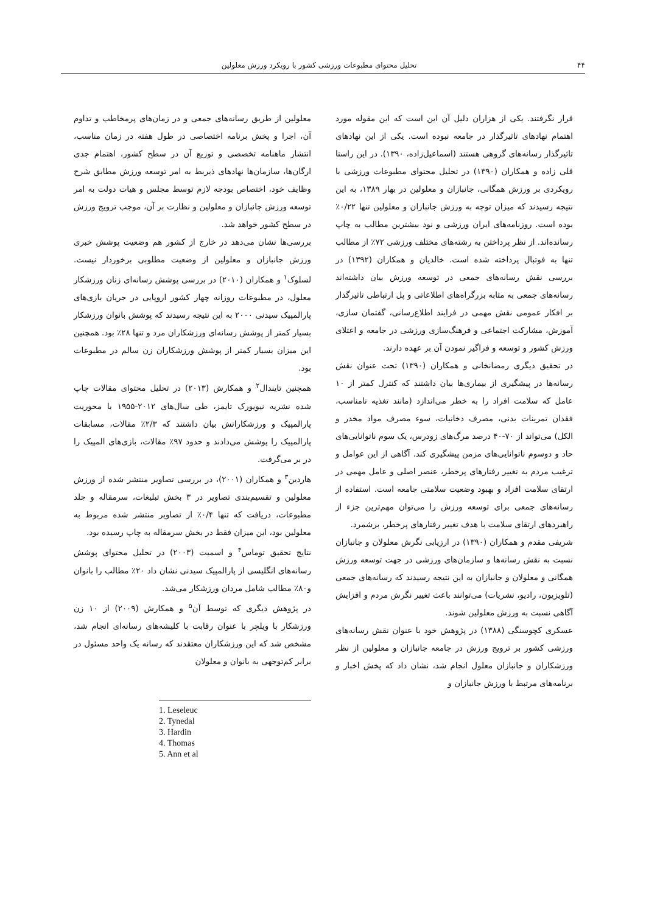۴۴ تحلیل محتوای مطبوعات ورزشی کشور با رویکرد ورزش معلولین
قرار نگرفتند. یکی از هزاران دلیل آن این است که این مقوله مورد اهتمام نهادهای تاثیرگذار در جامعه نبوده است. یکی از این نهادهای تاثیرگذار رسانه‌های گروهی هستند (اسماعیل‌زاده، ۱۳۹۰). در این راستا قلی زاده و همکاران (۱۳۹۰) در تحلیل محتوای مطبوعات ورزشی با رویکردی بر ورزش همگانی، جانبازان و معلولین در بهار ۱۳۸۹، به این نتیجه رسیدند که میزان توجه به ورزش جانبازان و معلولین تنها ۰/۲۲٪ بوده است. روزنامه‌های ایران ورزشی و نود بیشترین مطالب به چاپ رسانده‌اند. از نظر پرداختن به رشته‌های مختلف ورزشی ۷۲٪ از مطالب تنها به فوتبال پرداخته شده است. خالدیان و همکاران (۱۳۹۲) در بررسی نقش رسانه‌های جمعی در توسعه ورزش بیان داشته‌اند رسانه‌های جمعی به مثابه بزرگراه‌های اطلاعاتی و پل ارتباطی تاثیرگذار بر افکار عمومی نقش مهمی در فرایند اطلاع‌رسانی، گفتمان سازی، آموزش، مشارکت اجتماعی و فرهنگ‌سازی ورزشی در جامعه و اعتلای ورزش کشور و توسعه و فراگیر نمودن آن بر عهده دارند.
در تحقیق دیگری رمضانخانی و همکاران (۱۳۹۰) تحت عنوان نقش رسانه‌ها در پیشگیری از بیماری‌ها بیان داشتند که کنترل کمتر از ۱۰ عامل که سلامت افراد را به خطر می‌اندازد (مانند تغذیه نامناسب، فقدان تمرینات بدنی، مصرف دخانیات، سوء مصرف مواد مخدر و الکل) می‌تواند از ۷۰-۴۰ درصد مرگ‌های زودرس، یک سوم ناتوانایی‌های حاد و دوسوم ناتوانایی‌های مزمن پیشگیری کند. آگاهی از این عوامل و ترغیب مردم به تغییر رفتارهای پرخطر، عنصر اصلی و عامل مهمی در ارتقای سلامت افراد و بهبود وضعیت سلامتی جامعه است. استفاده از رسانه‌های جمعی برای توسعه ورزش را می‌توان مهم‌ترین جزء از راهبردهای ارتقای سلامت با هدف تغییر رفتارهای پرخطر، برشمرد.
شریفی مقدم و همکاران (۱۳۹۰) در ارزیابی نگرش معلولان و جانبازان نسبت به نقش رسانه‌ها و سازمان‌های ورزشی در جهت توسعه ورزش همگانی و معلولان و جانبازان به این نتیجه رسیدند که رسانه‌های جمعی (تلویزیون، رادیو، نشریات) می‌توانند باعث تغییر نگرش مردم و افزایش آگاهی نسبت به ورزش معلولین شوند.
عسکری کچوسنگی (۱۳۸۸) در پژوهش خود با عنوان نقش رسانه‌های ورزشی کشور بر ترویج ورزش در جامعه جانبازان و معلولین از نظر ورزشکاران و جانبازان معلول انجام شد، نشان داد که پخش اخبار و برنامه‌های مرتبط با ورزش جانبازان و
معلولین از طریق رسانه‌های جمعی و در زمان‌های پرمخاطب و تداوم آن، اجرا و پخش برنامه اختصاصی در طول هفته در زمان مناسب، انتشار ماهنامه تخصصی و توزیع آن در سطح کشور، اهتمام جدی ارگان‌ها، سازمان‌ها نهادهای ذیربط به امر توسعه ورزش مطابق شرح وظایف خود، اختصاص بودجه لازم توسط مجلس و هیات دولت به امر توسعه ورزش جانبازان و معلولین و نظارت بر آن، موجب ترویج ورزش در سطح کشور خواهد شد.
بررسی‌ها نشان می‌دهد در خارج از کشور هم وضعیت پوشش خبری ورزش جانبازان و معلولین از وضعیت مطلوبی برخوردار نیست. لسلوک<sup>۱</sup> و همکاران (۲۰۱۰) در بررسی پوشش رسانه‌ای زنان ورزشکار معلول، در مطبوعات روزانه چهار کشور اروپایی در جریان بازی‌های پارالمپیک سیدنی ۲۰۰۰ به این نتیجه رسیدند که پوشش بانوان ورزشکار بسیار کمتر از پوشش رسانه‌ای ورزشکاران مرد و تنها ۲۸٪ بود. همچنین این میزان بسیار کمتر از پوشش ورزشکاران زن سالم در مطبوعات بود.
همچنین تایندال<sup>۲</sup> و همکارش (۲۰۱۳) در تحلیل محتوای مقالات چاپ شده نشریه نیویورک تایمز، طی سال‌های ۲۰۱۲-۱۹۵۵ با محوریت پارالمپیک و ورزشکارانش بیان داشتند که ۲/۳٪ مقالات، مسابقات پارالمپیک را پوشش می‌دادند و حدود ۹۷٪ مقالات، بازی‌های المپیک را در بر می‌گرفت.
هاردین<sup>۳</sup> و همکاران (۲۰۰۱)، در بررسی تصاویر منتشر شده از ورزش معلولین و تقسیم‌بندی تصاویر در ۳ بخش تبلیغات، سرمقاله و جلد مطبوعات، دریافت که تنها ۰/۴٪ از تصاویر منتشر شده مربوط به معلولین بود، این میزان فقط در بخش سرمقاله به چاپ رسیده بود.
نتایج تحقیق توماس<sup>۴</sup> و اسمیت (۲۰۰۳) در تحلیل محتوای پوشش رسانه‌های انگلیسی از پارالمپیک سیدنی نشان داد ۲۰٪ مطالب را بانوان و۸۰٪ مطالب شامل مردان ورزشکار می‌شد.
در پژوهش دیگری که توسط آن<sup>۵</sup> و همکارش (۲۰۰۹) از ۱۰ زن ورزشکار با ویلچر با عنوان رقابت با کلیشه‌های رسانه‌ای انجام شد، مشخص شد که این ورزشکاران معتقدند که رسانه یک واحد مسئول در برابر کم‌توجهی به بانوان و معلولان
1. Leseleuc
2. Tynedal
3. Hardin
4. Thomas
5. Ann et al